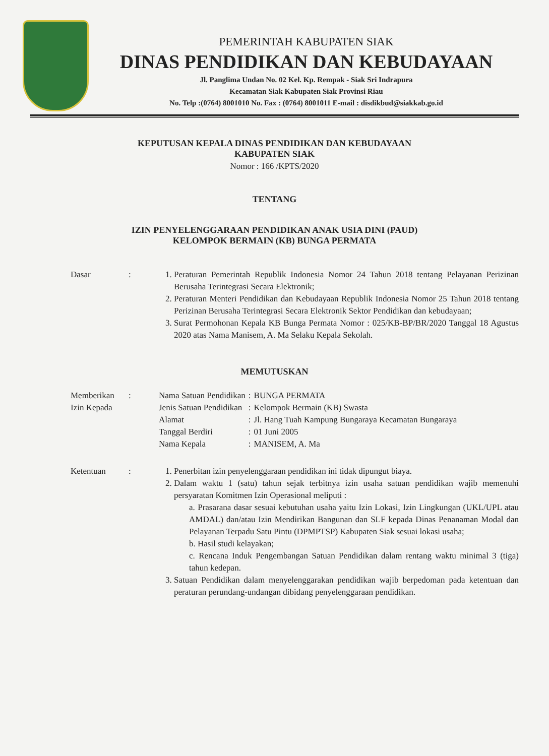PEMERINTAH KABUPATEN SIAK
DINAS PENDIDIKAN DAN KEBUDAYAAN
Jl. Panglima Undan No. 02 Kel. Kp. Rempak - Siak Sri Indrapura
Kecamatan Siak Kabupaten Siak Provinsi Riau
No. Telp :(0764) 8001010 No. Fax : (0764) 8001011 E-mail : disdikbud@siakkab.go.id
KEPUTUSAN KEPALA DINAS PENDIDIKAN DAN KEBUDAYAAN
KABUPATEN SIAK
Nomor : 166 /KPTS/2020
TENTANG
IZIN PENYELENGGARAAN PENDIDIKAN ANAK USIA DINI (PAUD)
KELOMPOK BERMAIN (KB) BUNGA PERMATA
Dasar : 1. Peraturan Pemerintah Republik Indonesia Nomor 24 Tahun 2018 tentang Pelayanan Perizinan Berusaha Terintegrasi Secara Elektronik;
2. Peraturan Menteri Pendidikan dan Kebudayaan Republik Indonesia Nomor 25 Tahun 2018 tentang Perizinan Berusaha Terintegrasi Secara Elektronik Sektor Pendidikan dan kebudayaan;
3. Surat Permohonan Kepala KB Bunga Permata Nomor : 025/KB-BP/BR/2020 Tanggal 18 Agustus 2020 atas Nama Manisem, A. Ma Selaku Kepala Sekolah.
MEMUTUSKAN
Memberikan Izin Kepada
:
| Nama Satuan Pendidikan | : | BUNGA PERMATA |
| Jenis Satuan Pendidikan | : | Kelompok Bermain (KB) Swasta |
| Alamat | : | Jl. Hang Tuah Kampung Bungaraya Kecamatan Bungaraya |
| Tanggal Berdiri | : | 01 Juni 2005 |
| Nama Kepala | : | MANISEM, A. Ma |
Ketentuan : 1. Penerbitan izin penyelenggaraan pendidikan ini tidak dipungut biaya.
2. Dalam waktu 1 (satu) tahun sejak terbitnya izin usaha satuan pendidikan wajib memenuhi persyaratan Komitmen Izin Operasional meliputi :
a. Prasarana dasar sesuai kebutuhan usaha yaitu Izin Lokasi, Izin Lingkungan (UKL/UPL atau AMDAL) dan/atau Izin Mendirikan Bangunan dan SLF kepada Dinas Penanaman Modal dan Pelayanan Terpadu Satu Pintu (DPMPTSP) Kabupaten Siak sesuai lokasi usaha;
b. Hasil studi kelayakan;
c. Rencana Induk Pengembangan Satuan Pendidikan dalam rentang waktu minimal 3 (tiga) tahun kedepan.
3. Satuan Pendidikan dalam menyelenggarakan pendidikan wajib berpedoman pada ketentuan dan peraturan perundang-undangan dibidang penyelenggaraan pendidikan.